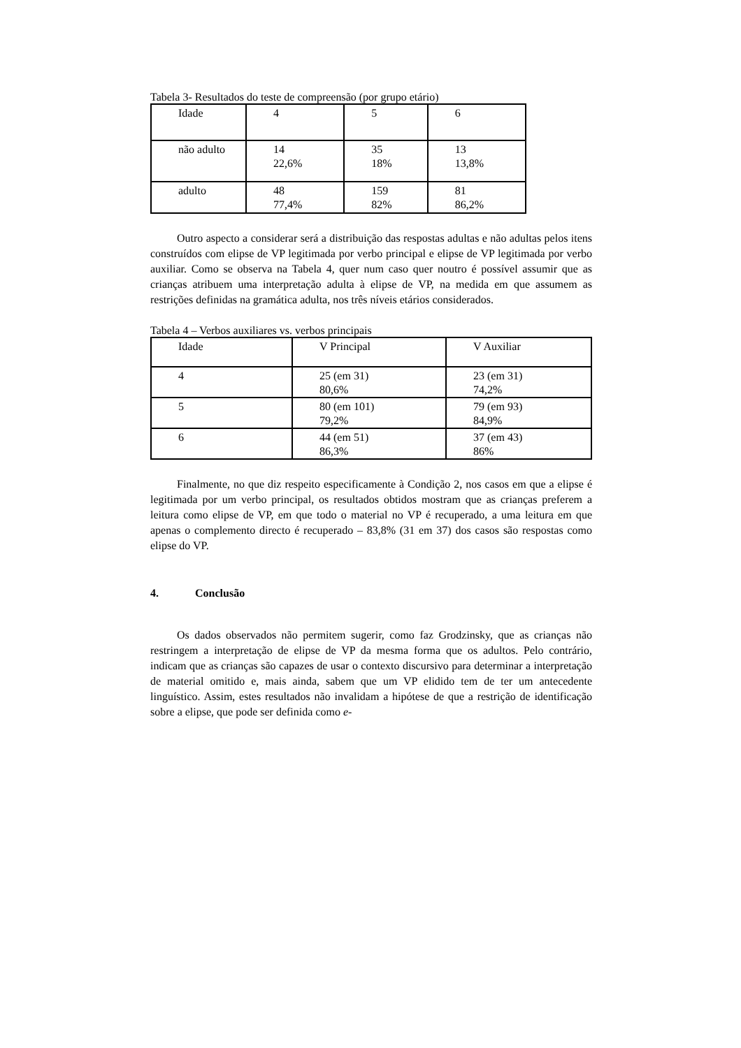Tabela 3- Resultados do teste de compreensão (por grupo etário)
| Idade | 4 | 5 | 6 |
| não adulto | 14 22,6% | 35 18% | 13 13,8% |
| adulto | 48 77,4% | 159 82% | 81 86,2% |
Outro aspecto a considerar será a distribuição das respostas adultas e não adultas pelos itens construídos com elipse de VP legitimada por verbo principal e elipse de VP legitimada por verbo auxiliar. Como se observa na Tabela 4, quer num caso quer noutro é possível assumir que as crianças atribuem uma interpretação adulta à elipse de VP, na medida em que assumem as restrições definidas na gramática adulta, nos três níveis etários considerados.
Tabela 4 – Verbos auxiliares vs. verbos principais
| Idade | V Principal | V Auxiliar |
| 4 | 25 (em 31) 80,6% | 23 (em 31) 74,2% |
| 5 | 80 (em 101) 79,2% | 79 (em 93) 84,9% |
| 6 | 44 (em 51) 86,3% | 37 (em 43) 86% |
Finalmente, no que diz respeito especificamente à Condição 2, nos casos em que a elipse é legitimada por um verbo principal, os resultados obtidos mostram que as crianças preferem a leitura como elipse de VP, em que todo o material no VP é recuperado, a uma leitura em que apenas o complemento directo é recuperado – 83,8% (31 em 37) dos casos são respostas como elipse do VP.
4. Conclusão
Os dados observados não permitem sugerir, como faz Grodzinsky, que as crianças não restringem a interpretação de elipse de VP da mesma forma que os adultos. Pelo contrário, indicam que as crianças são capazes de usar o contexto discursivo para determinar a interpretação de material omitido e, mais ainda, sabem que um VP elidido tem de ter um antecedente linguístico. Assim, estes resultados não invalidam a hipótese de que a restrição de identificação sobre a elipse, que pode ser definida como e-